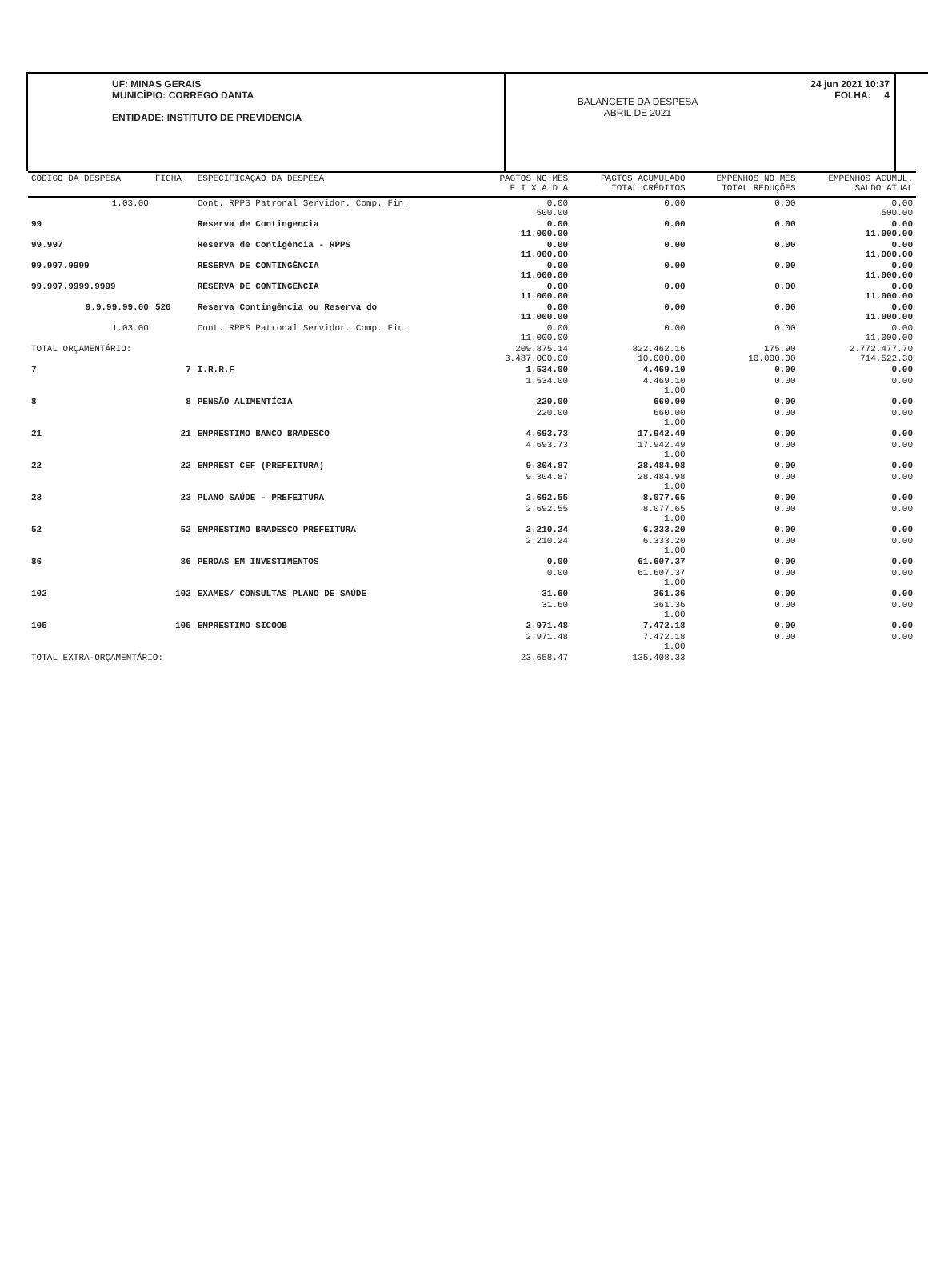UF: MINAS GERAIS
MUNICÍPIO: CORREGO DANTA
ENTIDADE: INSTITUTO DE PREVIDENCIA
BALANCETE DA DESPESA
ABRIL DE 2021
24 jun 2021 10:37
FOLHA: 4
| CÓDIGO DA DESPESA | FICHA | ESPECIFICAÇÃO DA DESPESA | PAGTOS NO MÊS F I X A D A | PAGTOS ACUMULADO TOTAL CRÉDITOS | EMPENHOS NO MÊS TOTAL REDUÇÕES | EMPENHOS ACUMUL. SALDO ATUAL |
| --- | --- | --- | --- | --- | --- | --- |
| 1.03.00 | | Cont. RPPS Patronal Servidor. Comp. Fin. | 0.00 500.00 | 0.00 | 0.00 | 0.00 500.00 |
| 99 | | Reserva de Contingencia | 0.00 11.000.00 | 0.00 | 0.00 | 0.00 11.000.00 |
| 99.997 | | Reserva de Contigência - RPPS | 0.00 11.000.00 | 0.00 | 0.00 | 0.00 11.000.00 |
| 99.997.9999 | | RESERVA DE CONTINGÊNCIA | 0.00 11.000.00 | 0.00 | 0.00 | 0.00 11.000.00 |
| 99.997.9999.9999 | | RESERVA DE CONTINGENCIA | 0.00 11.000.00 | 0.00 | 0.00 | 0.00 11.000.00 |
| 9.9.99.99.00 | 520 | Reserva Contingência ou Reserva do | 0.00 11.000.00 | 0.00 | 0.00 | 0.00 11.000.00 |
| 1.03.00 | | Cont. RPPS Patronal Servidor. Comp. Fin. | 0.00 11.000.00 | 0.00 | 0.00 | 0.00 11.000.00 |
| TOTAL ORÇAMENTÁRIO: | | | 209.875.14 3.487.000.00 | 822.462.16 10.000.00 | 175.90 10.000.00 | 2.772.477.70 714.522.30 |
| 7 | 7 | I.R.R.F | 1.534.00 | 4.469.10 | 0.00 | 0.00 |
| | | | 1.534.00 | 4.469.10 1.00 | 0.00 | 0.00 |
| 8 | 8 | PENSÃO ALIMENTÍCIA | 220.00 | 660.00 | 0.00 | 0.00 |
| | | | 220.00 | 660.00 1.00 | 0.00 | 0.00 |
| 21 | 21 | EMPRESTIMO BANCO BRADESCO | 4.693.73 | 17.942.49 | 0.00 | 0.00 |
| | | | 4.693.73 | 17.942.49 1.00 | 0.00 | 0.00 |
| 22 | 22 | EMPREST CEF (PREFEITURA) | 9.304.87 | 28.484.98 | 0.00 | 0.00 |
| | | | 9.304.87 | 28.484.98 1.00 | 0.00 | 0.00 |
| 23 | 23 | PLANO SAÚDE - PREFEITURA | 2.692.55 | 8.077.65 | 0.00 | 0.00 |
| | | | 2.692.55 | 8.077.65 1.00 | 0.00 | 0.00 |
| 52 | 52 | EMPRESTIMO BRADESCO PREFEITURA | 2.210.24 | 6.333.20 | 0.00 | 0.00 |
| | | | 2.210.24 | 6.333.20 1.00 | 0.00 | 0.00 |
| 86 | 86 | PERDAS EM INVESTIMENTOS | 0.00 | 61.607.37 | 0.00 | 0.00 |
| | | | 0.00 | 61.607.37 1.00 | 0.00 | 0.00 |
| 102 | 102 | EXAMES/ CONSULTAS PLANO DE SAÚDE | 31.60 | 361.36 | 0.00 | 0.00 |
| | | | 31.60 | 361.36 1.00 | 0.00 | 0.00 |
| 105 | 105 | EMPRESTIMO SICOOB | 2.971.48 | 7.472.18 | 0.00 | 0.00 |
| | | | 2.971.48 | 7.472.18 1.00 | 0.00 | 0.00 |
| TOTAL EXTRA-ORÇAMENTÁRIO: | | | 23.658.47 | 135.408.33 | | |